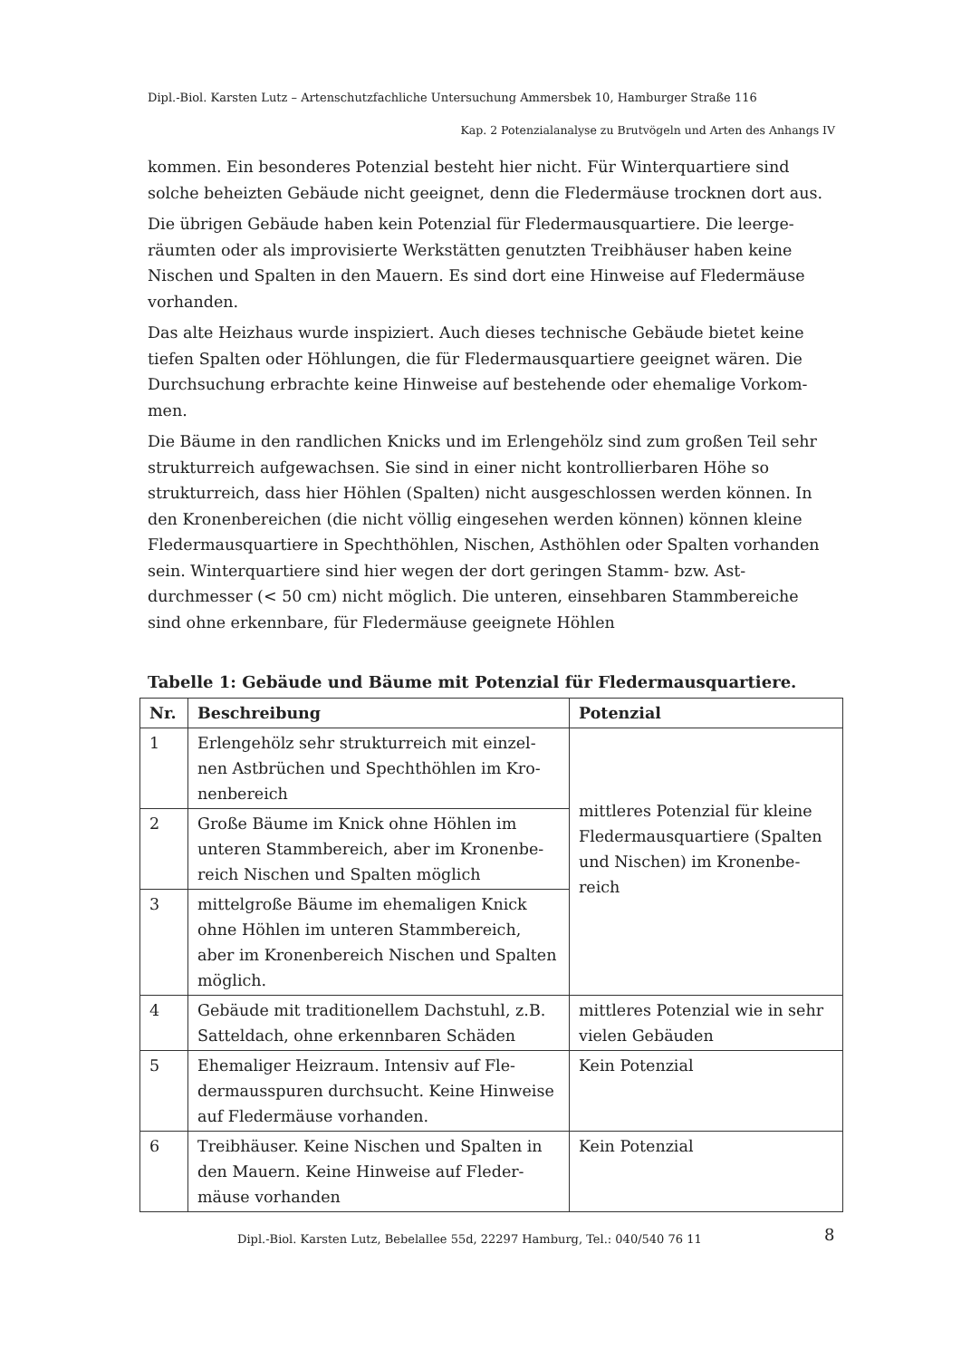Dipl.-Biol. Karsten Lutz – Artenschutzfachliche Untersuchung Ammersbek 10, Hamburger Straße 116
Kap. 2 Potenzialanalyse zu Brutvögeln und Arten des Anhangs IV
kommen. Ein besonderes Potenzial besteht hier nicht. Für Winterquartiere sind solche beheizten Gebäude nicht geeignet, denn die Fledermäuse trocknen dort aus.
Die übrigen Gebäude haben kein Potenzial für Fledermausquartiere. Die leerge­räumten oder als improvisierte Werkstätten genutzten Treibhäuser haben keine Nischen und Spalten in den Mauern. Es sind dort eine Hinweise auf Fledermäuse vorhanden.
Das alte Heizhaus wurde inspiziert. Auch dieses technische Gebäude bietet keine tiefen Spalten oder Höhlungen, die für Fledermausquartiere geeignet wären. Die Durchsuchung erbrachte keine Hinweise auf bestehende oder ehemalige Vorkom­men.
Die Bäume in den randlichen Knicks und im Erlengehölz sind zum großen Teil sehr strukturreich aufgewachsen. Sie sind in einer nicht kontrollierbaren Höhe so strukturreich, dass hier Höhlen (Spalten) nicht ausgeschlossen werden können. In den Kronenbereichen (die nicht völlig eingesehen werden können) können kleine Fledermausquartiere in Spechthöhlen, Nischen, Asthöhlen oder Spalten vorhan­den sein. Winterquartiere sind hier wegen der dort geringen Stamm- bzw. Ast­durchmesser (< 50 cm) nicht möglich. Die unteren, einsehbaren Stammbereiche sind ohne erkennbare, für Fledermäuse geeignete Höhlen
Tabelle 1: Gebäude und Bäume mit Potenzial für Fledermausquartiere.
| Nr. | Beschreibung | Potenzial |
| --- | --- | --- |
| 1 | Erlengehölz sehr strukturreich mit einzel­nen Astbrüchen und Spechthöhlen im Kro­nenbereich | mittleres Potenzial für kleine Fledermausquartiere (Spalten und Nischen) im Kronenbe­reich |
| 2 | Große Bäume im Knick ohne Höhlen im unteren Stammbereich, aber im Kronenbe­reich Nischen und Spalten möglich | |
| 3 | mittelgroße Bäume im ehemaligen Knick ohne Höhlen im unteren Stammbereich, aber im Kronenbereich Nischen und Spal­ten möglich. | |
| 4 | Gebäude mit traditionellem Dachstuhl, z.B. Satteldach, ohne erkennbaren Schäden | mittleres Potenzial wie in sehr vielen Gebäuden |
| 5 | Ehemaliger Heizraum. Intensiv auf Fle­dermausspuren durchsucht. Keine Hinwei­se auf Fledermäuse vorhanden. | Kein Potenzial |
| 6 | Treibhäuser. Keine Nischen und Spalten in den Mauern. Keine Hinweise auf Fleder­mäuse vorhanden | Kein Potenzial |
Dipl.-Biol. Karsten Lutz, Bebelallee 55d, 22297 Hamburg, Tel.: 040/540 76 11
8